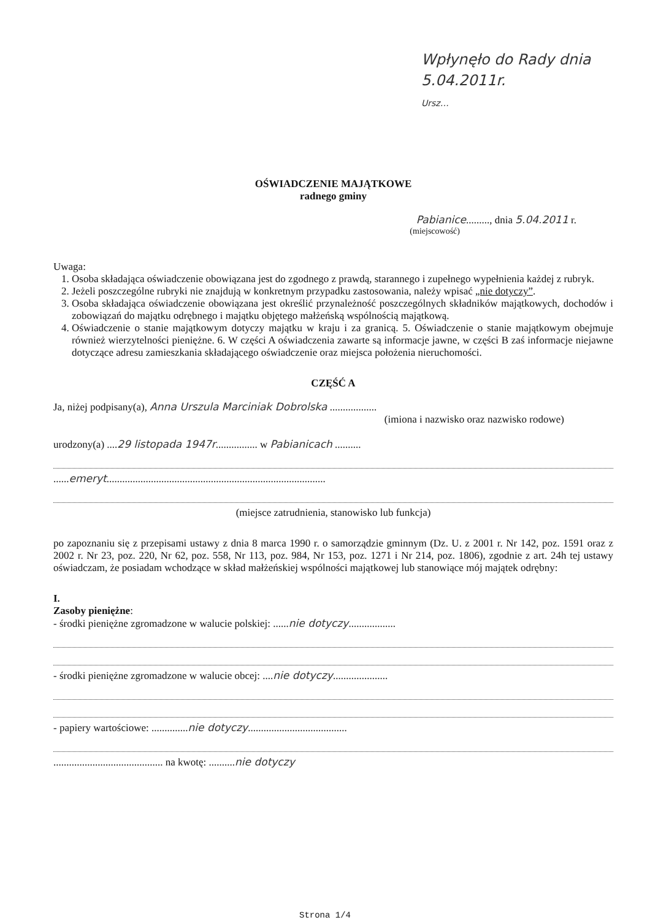Wpłynęło do Rady dnia 5.04.2011r.
Ursz…
OŚWIADCZENIE MAJĄTKOWE
radnego gminy
Pabianice........., dnia 5.04.2011 r.
(miejscowość)
Uwaga:
1. Osoba składająca oświadczenie obowiązana jest do zgodnego z prawdą, starannego i zupełnego wypełnienia każdej z rubryk.
2. Jeżeli poszczególne rubryki nie znajdują w konkretnym przypadku zastosowania, należy wpisać „nie dotyczy”.
3. Osoba składająca oświadczenie obowiązana jest określić przynależność poszczególnych składników majątkowych, dochodów i zobowiązań do majątku odrębnego i majątku objętego małżeńską wspólnością majątkową.
4. Oświadczenie o stanie majątkowym dotyczy majątku w kraju i za granicą. 5. Oświadczenie o stanie majątkowym obejmuje również wierzytelności pieniężne. 6. W części A oświadczenia zawarte są informacje jawne, w części B zaś informacje niejawne dotyczące adresu zamieszkania składającego oświadczenie oraz miejsca położenia nieruchomości.
CZĘŚĆ A
Ja, niżej podpisany(a), Anna Urszula Marciniak Dobrolska ..................
(imiona i nazwisko oraz nazwisko rodowe)
urodzony(a) ....29 listopada 1947r................ w Pabianicach ..........
......emeryt....................................................................................
(miejsce zatrudnienia, stanowisko lub funkcja)
po zapoznaniu się z przepisami ustawy z dnia 8 marca 1990 r. o samorządzie gminnym (Dz. U. z 2001 r. Nr 142, poz. 1591 oraz z 2002 r. Nr 23, poz. 220, Nr 62, poz. 558, Nr 113, poz. 984, Nr 153, poz. 1271 i Nr 214, poz. 1806), zgodnie z art. 24h tej ustawy oświadczam, że posiadam wchodzące w skład małżeńskiej wspólności majątkowej lub stanowiące mój majątek odrębny:
I.
Zasoby pieniężne:
- środki pieniężne zgromadzone w walucie polskiej: ......nie dotyczy..................
- środki pieniężne zgromadzone w walucie obcej: ....nie dotyczy.....................
- papiery wartościowe: ..............nie dotyczy......................................
.......................................... na kwotę: ..........nie dotyczy
Strona 1/4